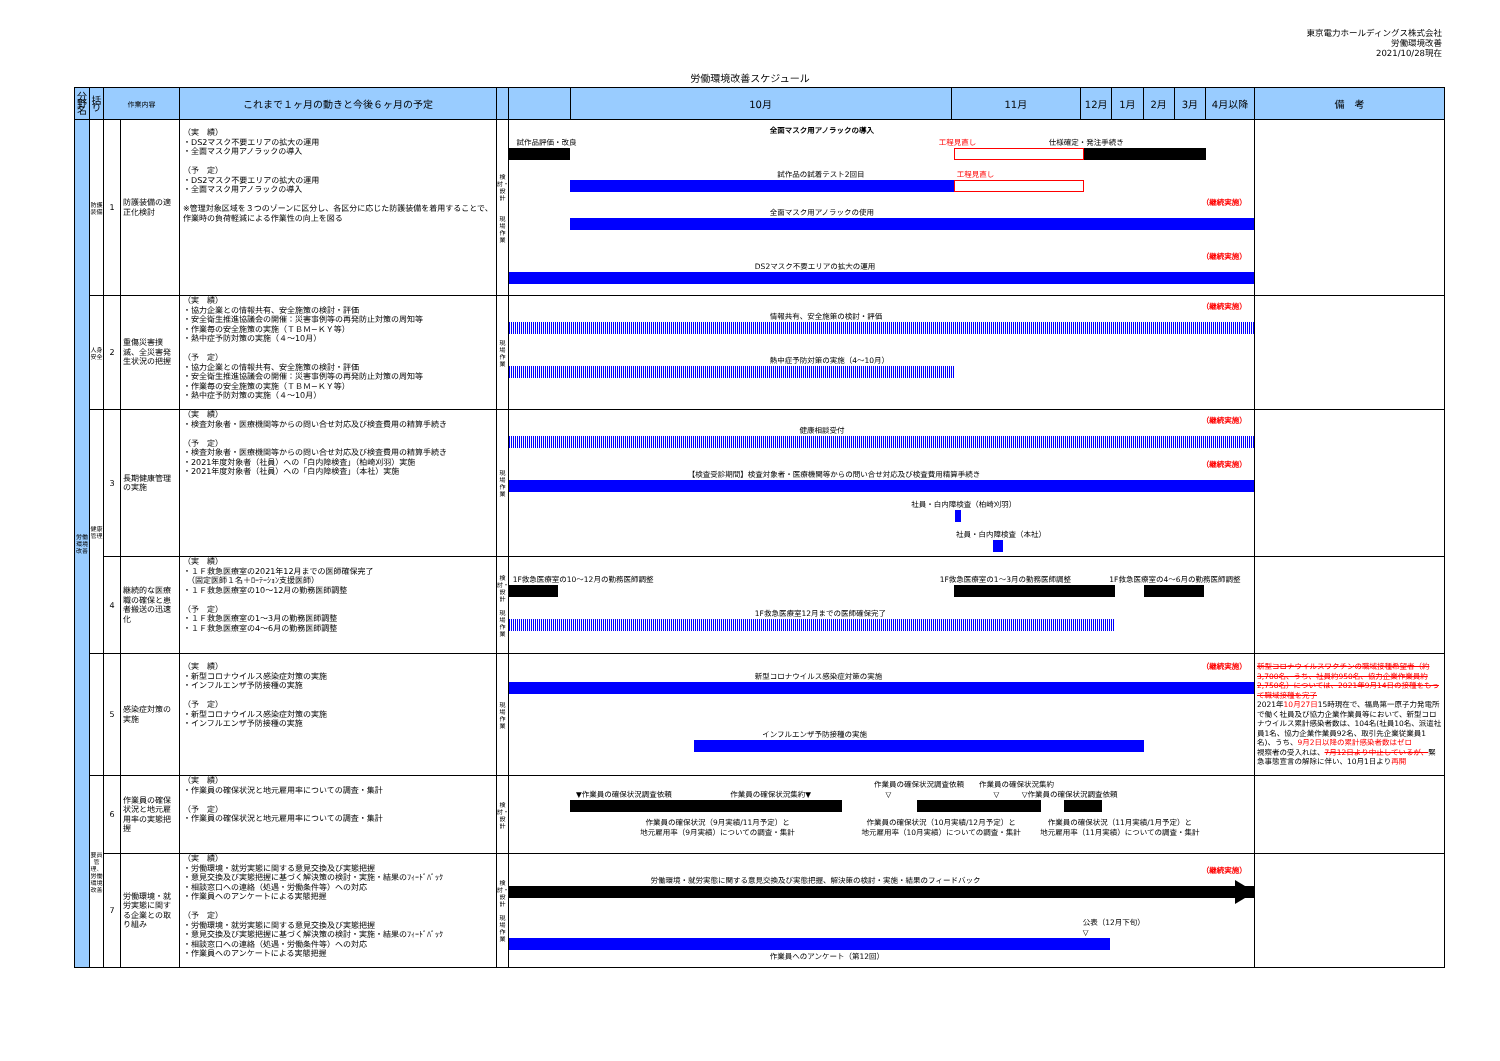東京電力ホールディングス株式会社
労働環境改善
2021/10/28現在
労働環境改善スケジュール
| 分野名 | 括り | 作業内容 | | これまで１ヶ月の動きと今後６ヶ月の予定 | | 10月 11月 12月 1月 2月 3月 4月以降 | 備 考 |
| --- | --- | --- | --- | --- | --- | --- | --- |
| 労働環境改善 | 防護装備 | 1 | 防護装備の適正化検討 | （実 績） ・DS2マスク不要エリアの拡大の運用 ・全面マスク用アノラックの導入 （予 定） ・DS2マスク不要エリアの拡大の運用 ・全面マスク用アノラックの導入 ※管理対象区域を３つのゾーンに区分し、各区分に応じた防護装備を着用することで、作業時の負荷軽減による作業性の向上を図る | 検討・設計 現場作業 | 全面マスク用アノラックの導入 試作品評価・改良 工程見直し 仕様確定・発注手続き 試作品の試着テスト2回目 工程見直し （継続実施） 全面マスク用アノラックの使用 （継続実施） DS2マスク不要エリアの拡大の運用 | |
| | 人身安全 | 2 | 重傷災害撲滅、全災害発生状況の把握 | （実 績） ・協力企業との情報共有、安全施策の検討・評価 ・安全衛生推進協議会の開催：災害事例等の再発防止対策の周知等 ・作業毎の安全施策の実施（ＴＢＭ−ＫＹ等） ・熱中症予防対策の実施（４〜10月） （予 定） ・協力企業との情報共有、安全施策の検討・評価 ・安全衛生推進協議会の開催：災害事例等の再発防止対策の周知等 ・作業毎の安全施策の実施（ＴＢＭ−ＫＹ等） ・熱中症予防対策の実施（４〜10月） | 現場作業 | （継続実施） 情報共有、安全施策の検討・評価 熱中症予防対策の実施（4〜10月） | |
| | 健康管理 | 3 | 長期健康管理の実施 | （実 績） ・検査対象者・医療機関等からの問い合せ対応及び検査費用の精算手続き （予 定） ・検査対象者・医療機関等からの問い合せ対応及び検査費用の精算手続き ・2021年度対象者（社員）への「白内障検査」（柏崎刈羽）実施 ・2021年度対象者（社員）への「白内障検査」（本社）実施 | 現場作業 | （継続実施） 健康相談受付 （継続実施） 【検査受診期間】検査対象者・医療機関等からの問い合せ対応及び検査費用精算手続き 社員・白内障検査（柏崎刈羽） 社員・白内障検査（本社） | |
| | | 4 | 継続的な医療職の確保と患者搬送の迅速化 | （実 績） ・１Ｆ救急医療室の2021年12月までの医師確保完了 （固定医師１名＋ﾛｰﾃｰｼｮﾝ支援医師） ・１Ｆ救急医療室の10〜12月の勤務医師調整 （予 定） ・１Ｆ救急医療室の1〜3月の勤務医師調整 ・１Ｆ救急医療室の4〜6月の勤務医師調整 | 検討・設計 現場作業 | 1F救急医療室の10〜12月の勤務医師調整 1F救急医療室の1〜3月の勤務医師調整 1F救急医療室の4〜6月の勤務医師調整 1F救急医療室12月までの医師確保完了 | |
| | | 5 | 感染症対策の実施 | （実 績） ・新型コロナウイルス感染症対策の実施 ・インフルエンザ予防接種の実施 （予 定） ・新型コロナウイルス感染症対策の実施 ・インフルエンザ予防接種の実施 | 現場作業 | （継続実施） 新型コロナウイルス感染症対策の実施 インフルエンザ予防接種の実施 | 新型コロナウイルスワクチンの職域接種希望者（約3,700名、うち、社員約950名、協力企業作業員約2,750名）については、2021年9月14日の接種をもって職域接種を完了 2021年 10月27日 15時現在で、福島第一原子力発電所で働く社員及び協力企業作業員等において、新型コロナウイルス累計感染者数は、104名(社員10名、派遣社員1名、協力企業作業員92名、取引先企業従業員1名)、うち、 9月2日以降の累計感染者数はゼロ 視察者の受入れは、 7月12日より中止しているが、 緊急事態宣言の解除に伴い、10月1日より 再開 |
| | 要員管理、労働環境改善 | 6 | 作業員の確保状況と地元雇用率の実態把握 | （実 績） ・作業員の確保状況と地元雇用率についての調査・集計 （予 定） ・作業員の確保状況と地元雇用率についての調査・集計 | 検討・設計 | 作業員の確保状況調査依頼 作業員の確保状況集約 ▼作業員の確保状況調査依頼 作業員の確保状況集約▼ ▽ ▽ ▽作業員の確保状況調査依頼 作業員の確保状況（9月実績/11月予定）と 地元雇用率（9月実績）についての調査・集計 作業員の確保状況（10月実績/12月予定）と 地元雇用率（10月実績）についての調査・集計 作業員の確保状況（11月実績/1月予定）と 地元雇用率（11月実績）についての調査・集計 | |
| | | 7 | 労働環境・就労実態に関する企業との取り組み | （実 績） ・労働環境・就労実態に関する意見交換及び実態把握 ・意見交換及び実態把握に基づく解決策の検討・実施・結果のﾌｨｰﾄﾞﾊﾞｯｸ ・相談窓口への連絡（処遇・労働条件等）への対応 ・作業員へのアンケートによる実態把握 （予 定） ・労働環境・就労実態に関する意見交換及び実態把握 ・意見交換及び実態把握に基づく解決策の検討・実施・結果のﾌｨｰﾄﾞﾊﾞｯｸ ・相談窓口への連絡（処遇・労働条件等）への対応 ・作業員へのアンケートによる実態把握 | 検討・設計 現場作業 | （継続実施） 労働環境・就労実態に関する意見交換及び実態把握、解決策の検討・実施・結果のフィードバック 公表（12月下旬） ▽ 作業員へのアンケート（第12回） | |